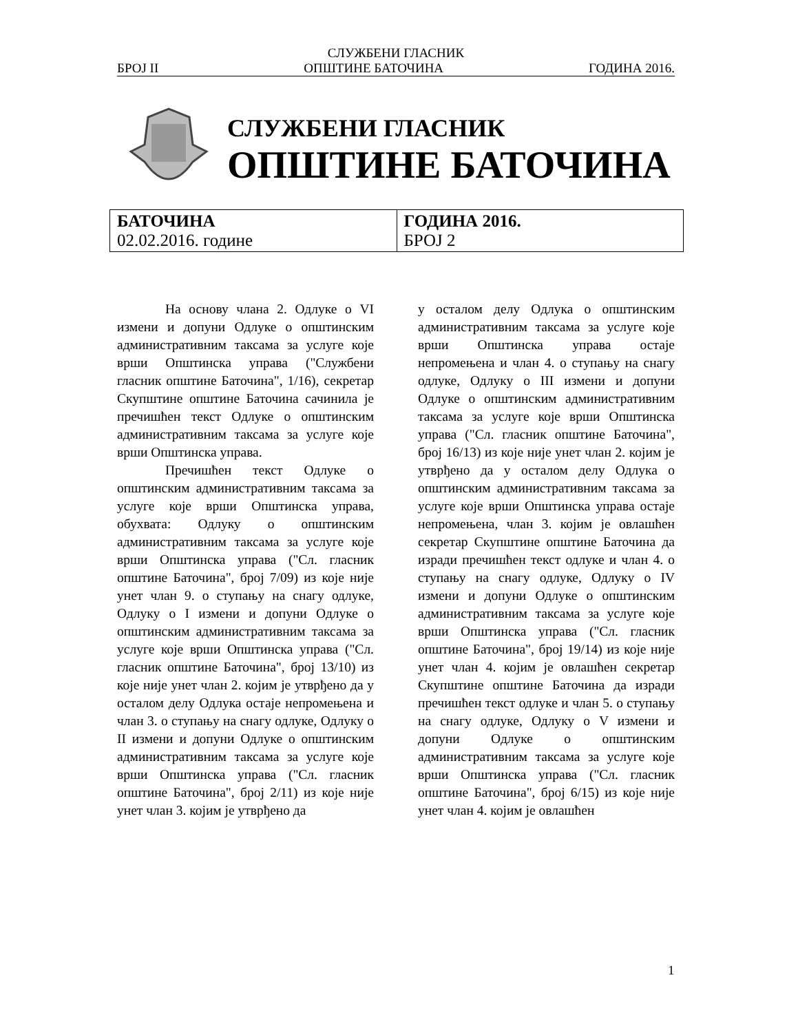СЛУЖБЕНИ ГЛАСНИК
БРОЈ II ОПШТИНЕ БАТОЧИНА ГОДИНА 2016.
СЛУЖБЕНИ ГЛАСНИК
ОПШТИНЕ БАТОЧИНА
| БАТОЧИНА 02.02.2016. године | ГОДИНА 2016. БРОЈ 2 |
На основу члана 2. Одлуке о VI измени и допуни Одлуке о општинским административним таксама за услуге које врши Општинска управа ("Службени гласник општине Баточина", 1/16), секретар Скупштине општине Баточина сачинила је пречишћен текст Одлуке о општинским административним таксама за услуге које врши Општинска управа.
Пречишћен текст Одлуке о општинским административним таксама за услуге које врши Општинска управа, обухвата: Одлуку о општинским административним таксама за услуге које врши Општинска управа ("Сл. гласник општине Баточина", број 7/09) из које није унет члан 9. о ступању на снагу одлуке, Одлуку о I измени и допуни Одлуке о општинским административним таксама за услуге које врши Општинска управа ("Сл. гласник општине Баточина", број 13/10) из које није унет члан 2. којим је утврђено да у осталом делу Одлука остаје непромењена и члан 3. о ступању на снагу одлуке, Одлуку о II измени и допуни Одлуке о општинским административним таксама за услуге које врши Општинска управа ("Сл. гласник општине Баточина", број 2/11) из које није унет члан 3. којим је утврђено да
у осталом делу Одлука о општинским административним таксама за услуге које врши Општинска управа остаје непромењена и члан 4. о ступању на снагу одлуке, Одлуку о III измени и допуни Одлуке о општинским административним таксама за услуге које врши Општинска управа ("Сл. гласник општине Баточина", број 16/13) из које није унет члан 2. којим је утврђено да у осталом делу Одлука о општинским административним таксама за услуге које врши Општинска управа остаје непромењена, члан 3. којим је овлашћен секретар Скупштине општине Баточина да изради пречишћен текст одлуке и члан 4. о ступању на снагу одлуке, Одлуку о IV измени и допуни Одлуке о општинским административним таксама за услуге које врши Општинска управа ("Сл. гласник општине Баточина", број 19/14) из које није унет члан 4. којим је овлашћен секретар Скупштине општине Баточина да изради пречишћен текст одлуке и члан 5. о ступању на снагу одлуке, Одлуку о V измени и допуни Одлуке о општинским административним таксама за услуге које врши Општинска управа ("Сл. гласник општине Баточина", број 6/15) из које није унет члан 4. којим је овлашћен
1